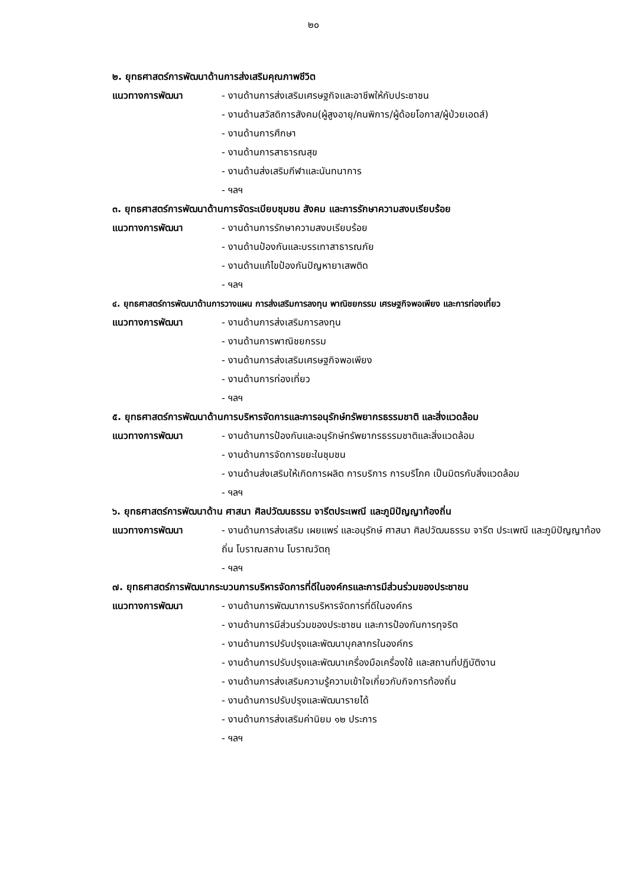๒๐
๒. ยุทธศาสตร์การพัฒนาด้านการส่งเสริมคุณภาพชีวิต
แนวทางการพัฒนา - งานด้านการส่งเสริมเศรษฐกิจและอาชีพให้กับประชาชน
- งานด้านสวัสดิการสังคม(ผู้สูงอายุ/คนพิการ/ผู้ด้อยโอกาส/ผู้ป่วยเอดส์)
- งานด้านการศึกษา
- งานด้านการสาธารณสุข
- งานด้านส่งเสริมกีฬาและนันทนาการ
- ฯลฯ
๓. ยุทธศาสตร์การพัฒนาด้านการจัดระเบียบชุมชน สังคม และการรักษาความสงบเรียบร้อย
แนวทางการพัฒนา - งานด้านการรักษาความสงบเรียบร้อย
- งานด้านป้องกันและบรรเทาสาธารณภัย
- งานด้านแก้ไขป้องกันปัญหายาเสพติด
- ฯลฯ
๔. ยุทธศาสตร์การพัฒนาด้านการวางแผน การส่งเสริมการลงทุน พาณิชยกรรม เศรษฐกิจพอเพียง และการท่องเที่ยว
แนวทางการพัฒนา - งานด้านการส่งเสริมการลงทุน
- งานด้านการพาณิชยกรรม
- งานด้านการส่งเสริมเศรษฐกิจพอเพียง
- งานด้านการท่องเที่ยว
- ฯลฯ
๕. ยุทธศาสตร์การพัฒนาด้านการบริหารจัดการและการอนุรักษ์ทรัพยากรธรรมชาติ และสิ่งแวดล้อม
แนวทางการพัฒนา - งานด้านการป้องกันและอนุรักษ์ทรัพยากรธรรมชาติและสิ่งแวดล้อม
- งานด้านการจัดการขยะในชุมชน
- งานด้านส่งเสริมให้เกิดการผลิต การบริการ การบริโภค เป็นมิตรกับสิ่งแวดล้อม
- ฯลฯ
๖. ยุทธศาสตร์การพัฒนาด้าน ศาสนา ศิลปวัฒนธรรม จารีตประเพณี และภูมิปัญญาท้องถิ่น
แนวทางการพัฒนา - งานด้านการส่งเสริม เผยแพร่ และอนุรักษ์ ศาสนา ศิลปวัฒนธรรม จารีต ประเพณี และภูมิปัญญาท้องถิ่น โบราณสถาน โบราณวัตถุ
- ฯลฯ
๗. ยุทธศาสตร์การพัฒนากระบวนการบริหารจัดการที่ดีในองค์กรและการมีส่วนร่วมของประชาชน
แนวทางการพัฒนา - งานด้านการพัฒนาการบริหารจัดการที่ดีในองค์กร
- งานด้านการมีส่วนร่วมของประชาชน และการป้องกันการทุจริต
- งานด้านการปรับปรุงและพัฒนาบุคลากรในองค์กร
- งานด้านการปรับปรุงและพัฒนาเครื่องมือเครื่องใช้ และสถานที่ปฏิบัติงาน
- งานด้านการส่งเสริมความรู้ความเข้าใจเกี่ยวกับกิจการท้องถิ่น
- งานด้านการปรับปรุงและพัฒนารายได้
- งานด้านการส่งเสริมค่านิยม ๑๒ ประการ
- ฯลฯ